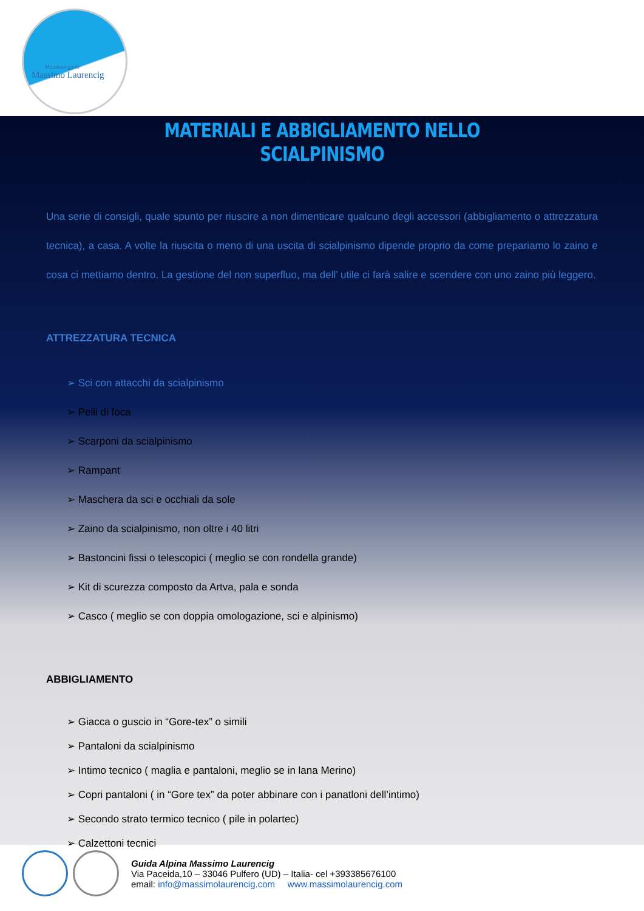Mountain guide
Massimo Laurencig
MATERIALI E ABBIGLIAMENTO NELLO SCIALPINISMO
Una serie di consigli, quale spunto per riuscire a non dimenticare qualcuno degli accessori (abbigliamento o attrezzatura tecnica), a casa. A volte la riuscita o meno di una uscita di scialpinismo dipende proprio da come prepariamo lo zaino e cosa ci mettiamo dentro. La gestione del non superfluo, ma dell’ utile ci farà salire e scendere con uno zaino più leggero.
ATTREZZATURA TECNICA
Sci con attacchi da scialpinismo
Pelli di foca
Scarponi da scialpinismo
Rampant
Maschera da sci e occhiali da sole
Zaino da scialpinismo, non oltre i 40 litri
Bastoncini fissi o telescopici ( meglio se con rondella grande)
Kit di scurezza composto da Artva, pala e sonda
Casco ( meglio se con doppia omologazione, sci e alpinismo)
ABBIGLIAMENTO
Giacca o guscio in “Gore-tex” o simili
Pantaloni da scialpinismo
Intimo tecnico ( maglia e pantaloni, meglio se in lana Merino)
Copri pantaloni ( in “Gore tex” da poter abbinare con i panatloni dell’intimo)
Secondo strato termico tecnico ( pile in polartec)
Calzettoni tecnici
Guida Alpina Massimo Laurencig
Via Paceida,10 – 33046 Pulfero (UD) – Italia- cel +393385676100
email: info@massimolaurencig.com www.massimolaurencig.com